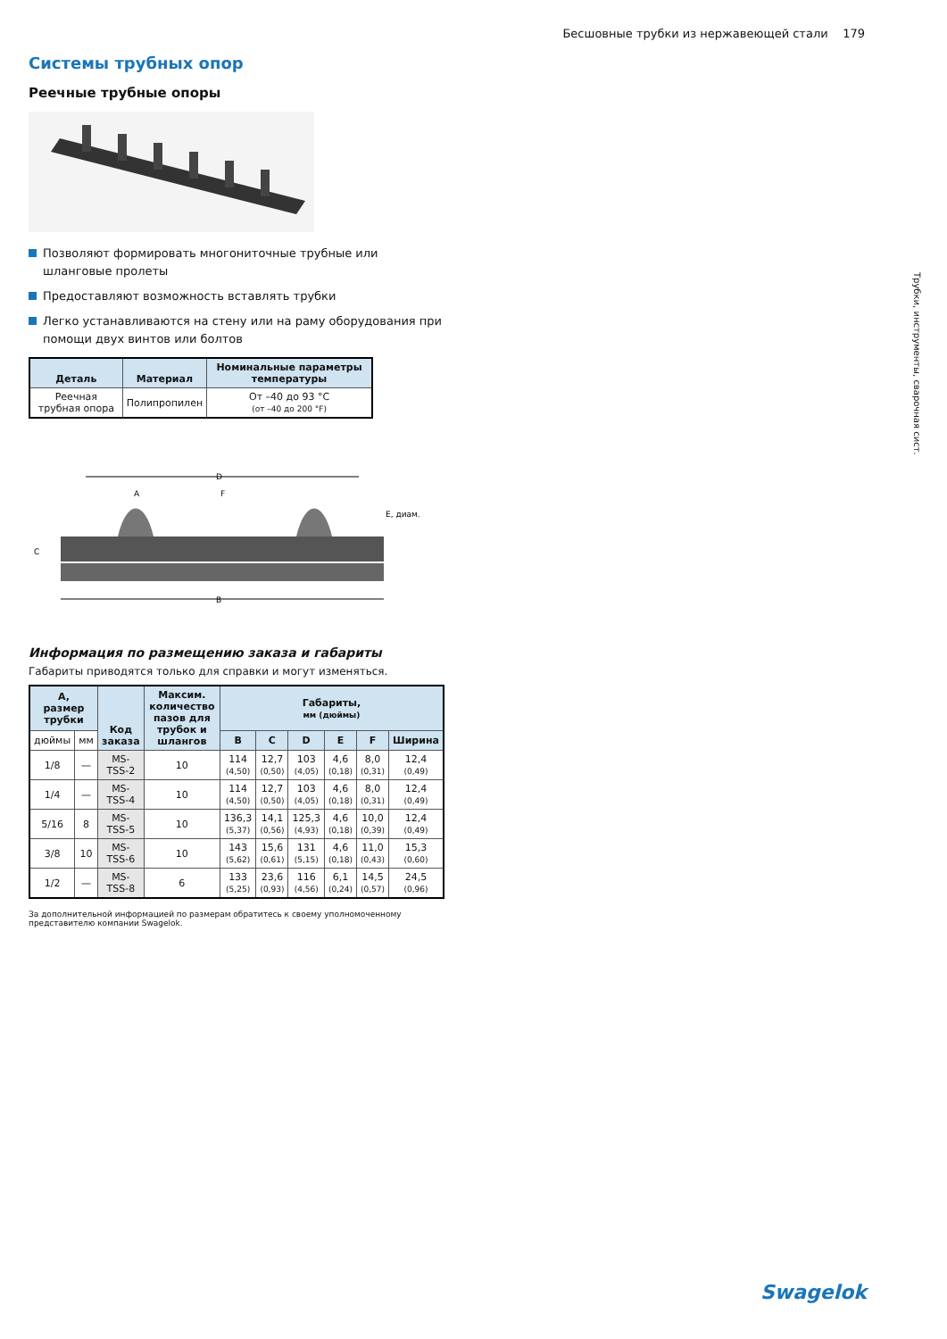Бесшовные трубки из нержавеющей стали 179
Трубки, инструменты, сварочная сист.
Системы трубных опор
Реечные трубные опоры
Позволяют формировать многониточные трубные или шланговые пролеты
Предоставляют возможность вставлять трубки
Легко устанавливаются на стену или на раму оборудования при помощи двух винтов или болтов
| Деталь | Материал | Номинальные параметры температуры |
| --- | --- | --- |
| Реечная трубная опора | Полипропилен | От –40 до 93 °C (от –40 до 200 °F) |
D
A
F
E, диам.
C
B
Информация по размещению заказа и габариты
Габариты приводятся только для справки и могут изменяться.
| A, размер трубки | | Код заказа | Максим. количество пазов для трубок и шлангов | Габариты, мм (дюймы) | | | | | |
| --- | --- | --- | --- | --- | --- | --- | --- | --- | --- |
| дюймы | мм | | | B | C | D | E | F | Ширина |
| 1/8 | — | MS-TSS-2 | 10 | 114 (4,50) | 12,7 (0,50) | 103 (4,05) | 4,6 (0,18) | 8,0 (0,31) | 12,4 (0,49) |
| 1/4 | — | MS-TSS-4 | 10 | 114 (4,50) | 12,7 (0,50) | 103 (4,05) | 4,6 (0,18) | 8,0 (0,31) | 12,4 (0,49) |
| 5/16 | 8 | MS-TSS-5 | 10 | 136,3 (5,37) | 14,1 (0,56) | 125,3 (4,93) | 4,6 (0,18) | 10,0 (0,39) | 12,4 (0,49) |
| 3/8 | 10 | MS-TSS-6 | 10 | 143 (5,62) | 15,6 (0,61) | 131 (5,15) | 4,6 (0,18) | 11,0 (0,43) | 15,3 (0,60) |
| 1/2 | — | MS-TSS-8 | 6 | 133 (5,25) | 23,6 (0,93) | 116 (4,56) | 6,1 (0,24) | 14,5 (0,57) | 24,5 (0,96) |
За дополнительной информацией по размерам обратитесь к своему уполномоченному представителю компании Swagelok.
Swagelok